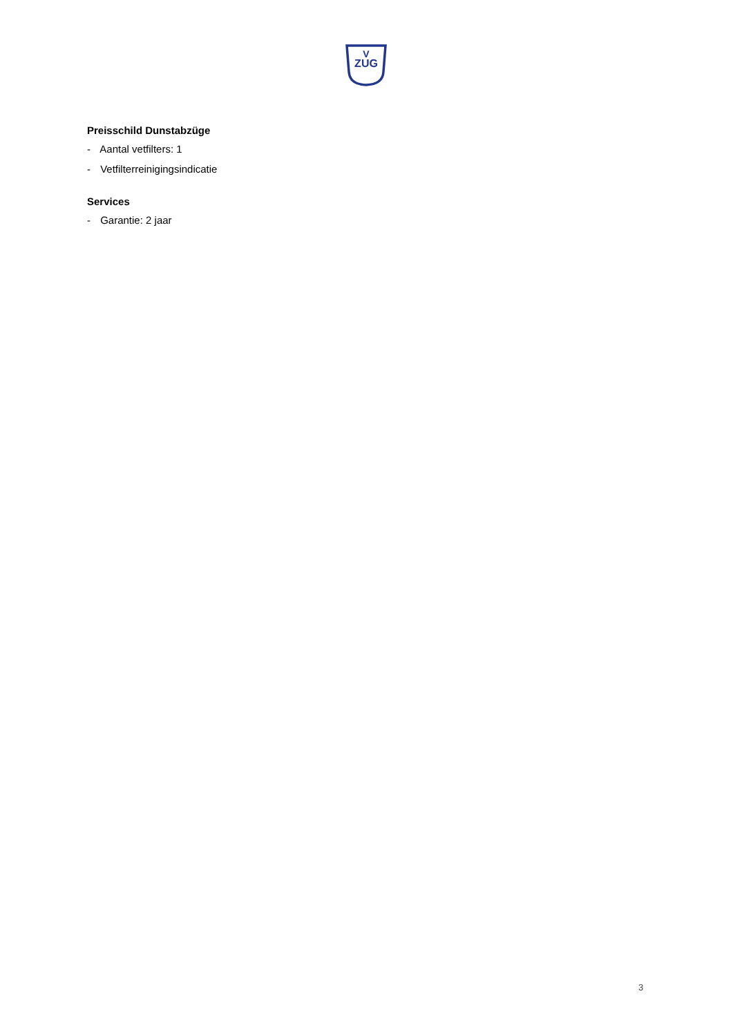ZUG
V
Preisschild Dunstabzüge
- Aantal vetfilters: 1
- Vetfilterreinigingsindicatie
Services
- Garantie: 2 jaar
3